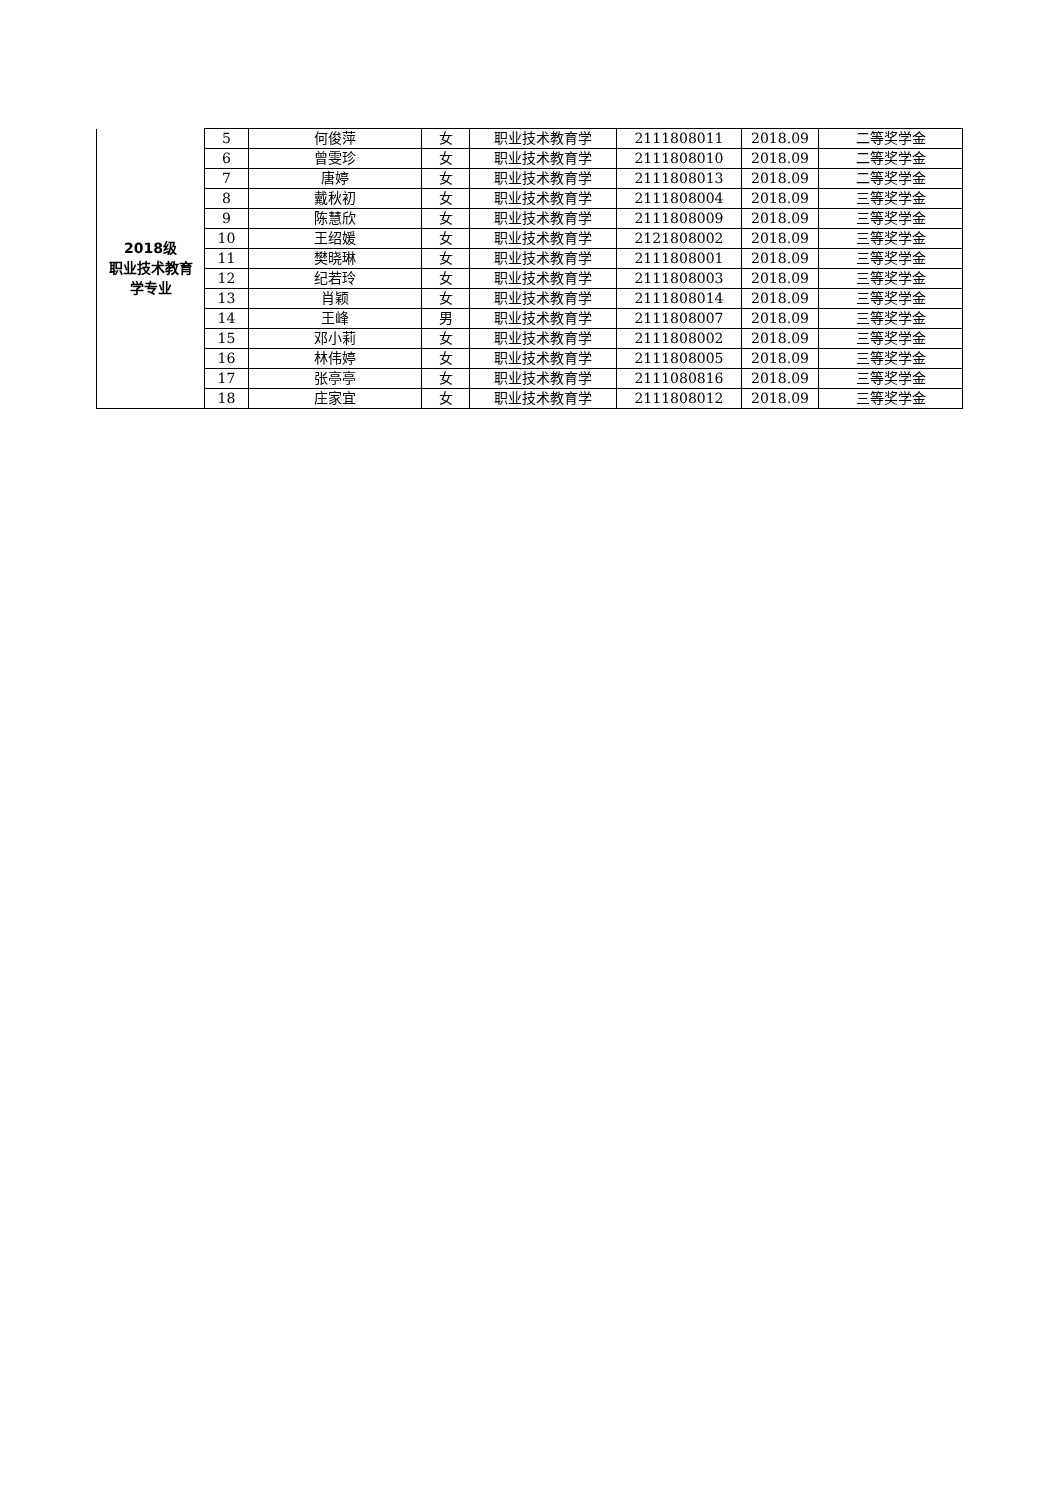| 2018级 职业技术教育 学专业 | 5 | 何俊萍 | 女 | 职业技术教育学 | 2111808011 | 2018.09 | 二等奖学金 |
| | 6 | 曾雯珍 | 女 | 职业技术教育学 | 2111808010 | 2018.09 | 二等奖学金 |
| | 7 | 唐婷 | 女 | 职业技术教育学 | 2111808013 | 2018.09 | 二等奖学金 |
| | 8 | 戴秋初 | 女 | 职业技术教育学 | 2111808004 | 2018.09 | 三等奖学金 |
| | 9 | 陈慧欣 | 女 | 职业技术教育学 | 2111808009 | 2018.09 | 三等奖学金 |
| | 10 | 王绍媛 | 女 | 职业技术教育学 | 2121808002 | 2018.09 | 三等奖学金 |
| | 11 | 樊晓琳 | 女 | 职业技术教育学 | 2111808001 | 2018.09 | 三等奖学金 |
| | 12 | 纪若玲 | 女 | 职业技术教育学 | 2111808003 | 2018.09 | 三等奖学金 |
| | 13 | 肖颖 | 女 | 职业技术教育学 | 2111808014 | 2018.09 | 三等奖学金 |
| | 14 | 王峰 | 男 | 职业技术教育学 | 2111808007 | 2018.09 | 三等奖学金 |
| | 15 | 邓小莉 | 女 | 职业技术教育学 | 2111808002 | 2018.09 | 三等奖学金 |
| | 16 | 林伟婷 | 女 | 职业技术教育学 | 2111808005 | 2018.09 | 三等奖学金 |
| | 17 | 张亭亭 | 女 | 职业技术教育学 | 2111080816 | 2018.09 | 三等奖学金 |
| | 18 | 庄家宜 | 女 | 职业技术教育学 | 2111808012 | 2018.09 | 三等奖学金 |